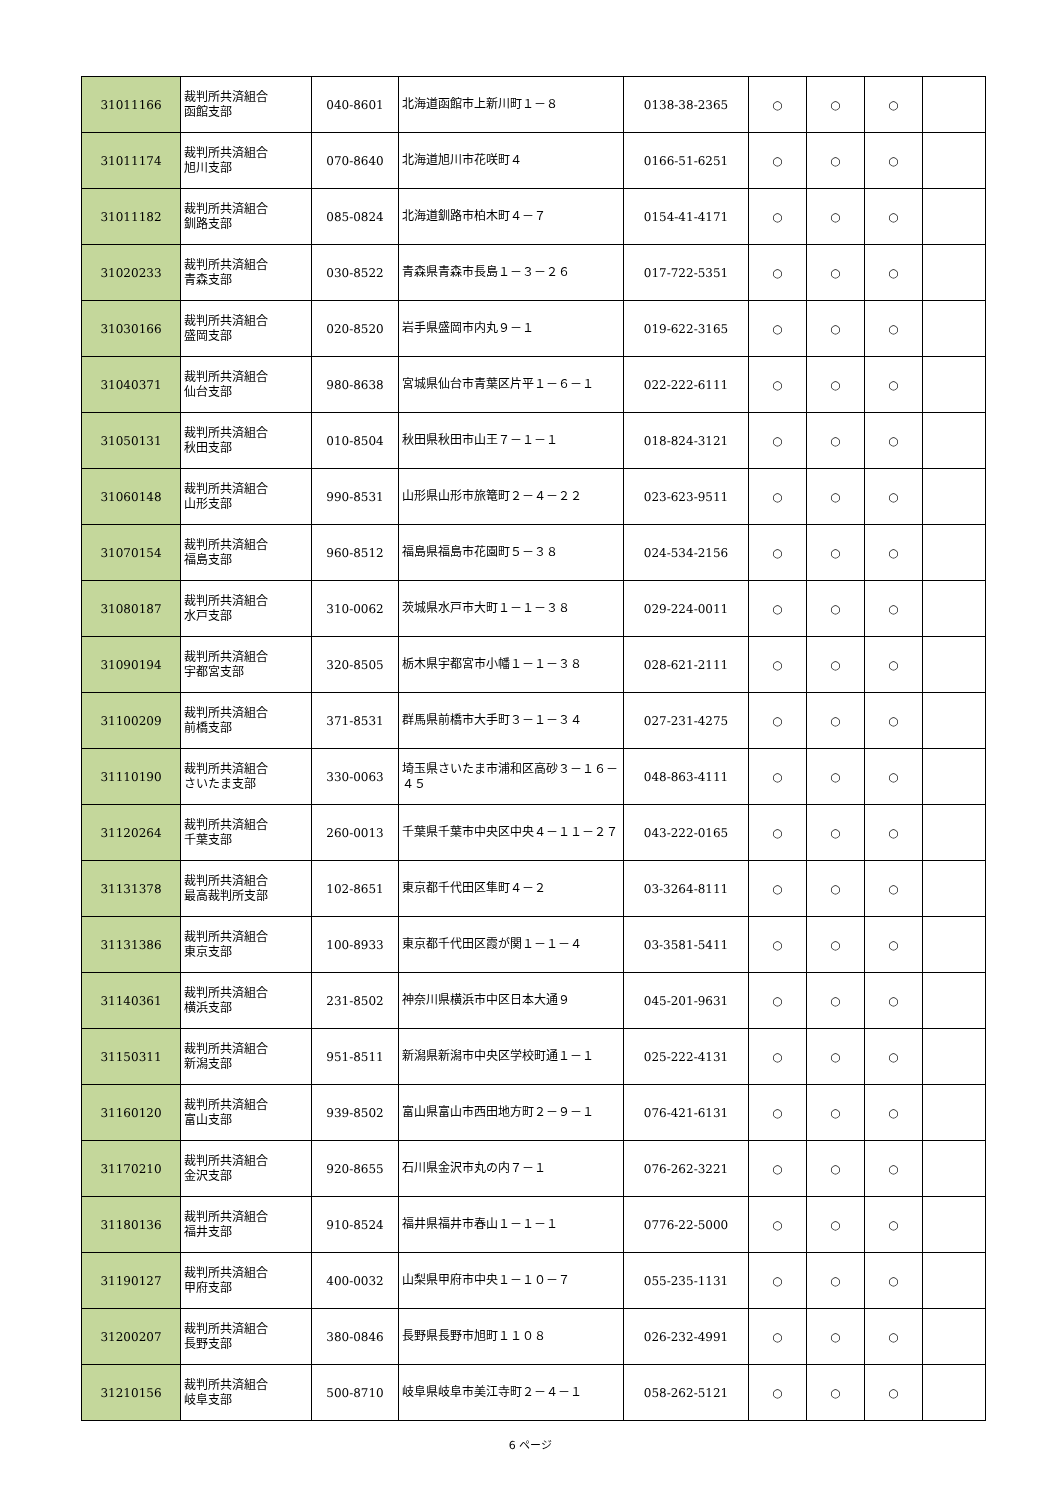| 31011166 | 裁判所共済組合 函館支部 | 040-8601 | 北海道函館市上新川町１－８ | 0138-38-2365 | ○ | ○ | ○ | |
| 31011174 | 裁判所共済組合 旭川支部 | 070-8640 | 北海道旭川市花咲町４ | 0166-51-6251 | ○ | ○ | ○ | |
| 31011182 | 裁判所共済組合 釧路支部 | 085-0824 | 北海道釧路市柏木町４－７ | 0154-41-4171 | ○ | ○ | ○ | |
| 31020233 | 裁判所共済組合 青森支部 | 030-8522 | 青森県青森市長島１－３－２６ | 017-722-5351 | ○ | ○ | ○ | |
| 31030166 | 裁判所共済組合 盛岡支部 | 020-8520 | 岩手県盛岡市内丸９－１ | 019-622-3165 | ○ | ○ | ○ | |
| 31040371 | 裁判所共済組合 仙台支部 | 980-8638 | 宮城県仙台市青葉区片平１－６－１ | 022-222-6111 | ○ | ○ | ○ | |
| 31050131 | 裁判所共済組合 秋田支部 | 010-8504 | 秋田県秋田市山王７－１－１ | 018-824-3121 | ○ | ○ | ○ | |
| 31060148 | 裁判所共済組合 山形支部 | 990-8531 | 山形県山形市旅篭町２－４－２２ | 023-623-9511 | ○ | ○ | ○ | |
| 31070154 | 裁判所共済組合 福島支部 | 960-8512 | 福島県福島市花園町５－３８ | 024-534-2156 | ○ | ○ | ○ | |
| 31080187 | 裁判所共済組合 水戸支部 | 310-0062 | 茨城県水戸市大町１－１－３８ | 029-224-0011 | ○ | ○ | ○ | |
| 31090194 | 裁判所共済組合 宇都宮支部 | 320-8505 | 栃木県宇都宮市小幡１－１－３８ | 028-621-2111 | ○ | ○ | ○ | |
| 31100209 | 裁判所共済組合 前橋支部 | 371-8531 | 群馬県前橋市大手町３－１－３４ | 027-231-4275 | ○ | ○ | ○ | |
| 31110190 | 裁判所共済組合 さいたま支部 | 330-0063 | 埼玉県さいたま市浦和区高砂３－１６－４５ | 048-863-4111 | ○ | ○ | ○ | |
| 31120264 | 裁判所共済組合 千葉支部 | 260-0013 | 千葉県千葉市中央区中央４－１１－２７ | 043-222-0165 | ○ | ○ | ○ | |
| 31131378 | 裁判所共済組合 最高裁判所支部 | 102-8651 | 東京都千代田区隼町４－２ | 03-3264-8111 | ○ | ○ | ○ | |
| 31131386 | 裁判所共済組合 東京支部 | 100-8933 | 東京都千代田区霞が関１－１－４ | 03-3581-5411 | ○ | ○ | ○ | |
| 31140361 | 裁判所共済組合 横浜支部 | 231-8502 | 神奈川県横浜市中区日本大通９ | 045-201-9631 | ○ | ○ | ○ | |
| 31150311 | 裁判所共済組合 新潟支部 | 951-8511 | 新潟県新潟市中央区学校町通１－１ | 025-222-4131 | ○ | ○ | ○ | |
| 31160120 | 裁判所共済組合 富山支部 | 939-8502 | 富山県富山市西田地方町２－９－１ | 076-421-6131 | ○ | ○ | ○ | |
| 31170210 | 裁判所共済組合 金沢支部 | 920-8655 | 石川県金沢市丸の内７－１ | 076-262-3221 | ○ | ○ | ○ | |
| 31180136 | 裁判所共済組合 福井支部 | 910-8524 | 福井県福井市春山１－１－１ | 0776-22-5000 | ○ | ○ | ○ | |
| 31190127 | 裁判所共済組合 甲府支部 | 400-0032 | 山梨県甲府市中央１－１０－７ | 055-235-1131 | ○ | ○ | ○ | |
| 31200207 | 裁判所共済組合 長野支部 | 380-0846 | 長野県長野市旭町１１０８ | 026-232-4991 | ○ | ○ | ○ | |
| 31210156 | 裁判所共済組合 岐阜支部 | 500-8710 | 岐阜県岐阜市美江寺町２－４－１ | 058-262-5121 | ○ | ○ | ○ | |
6 ページ